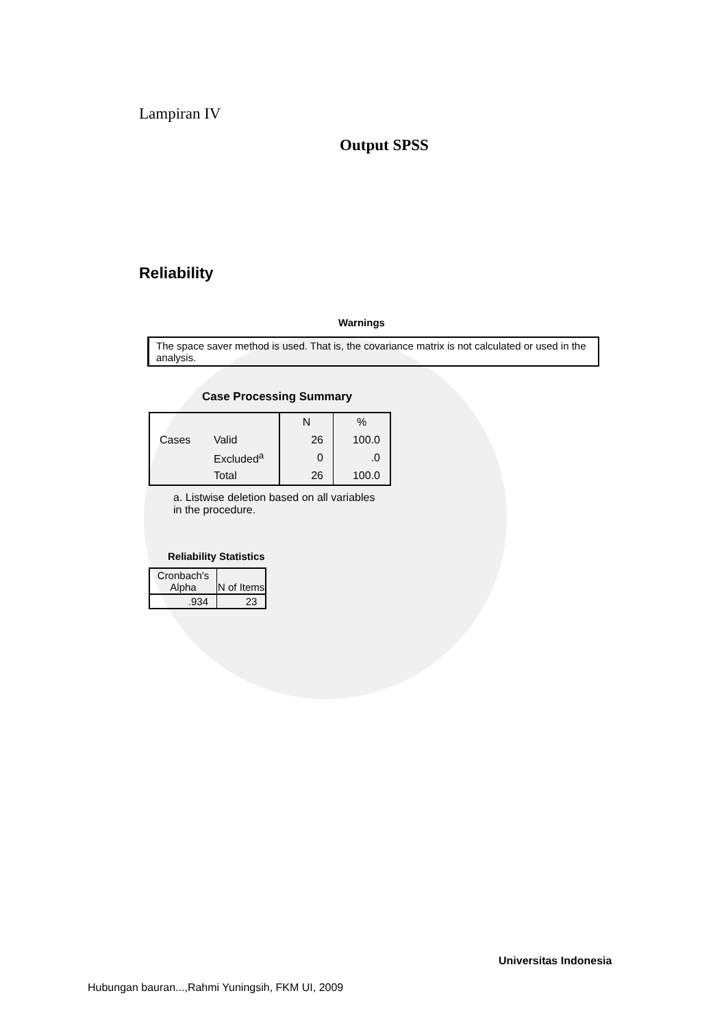Lampiran IV
Output SPSS
Reliability
Warnings
The space saver method is used. That is, the covariance matrix is not calculated or used in the analysis.
Case Processing Summary
| | | N | % |
| Cases | Valid | 26 | 100.0 |
| | Excluded<sup>a</sup> | 0 | .0 |
| | Total | 26 | 100.0 |
a. Listwise deletion based on all variables in the procedure.
Reliability Statistics
| Cronbach's Alpha | N of Items |
| --- | --- |
| .934 | 23 |
Universitas Indonesia
Hubungan bauran...,Rahmi Yuningsih, FKM UI, 2009